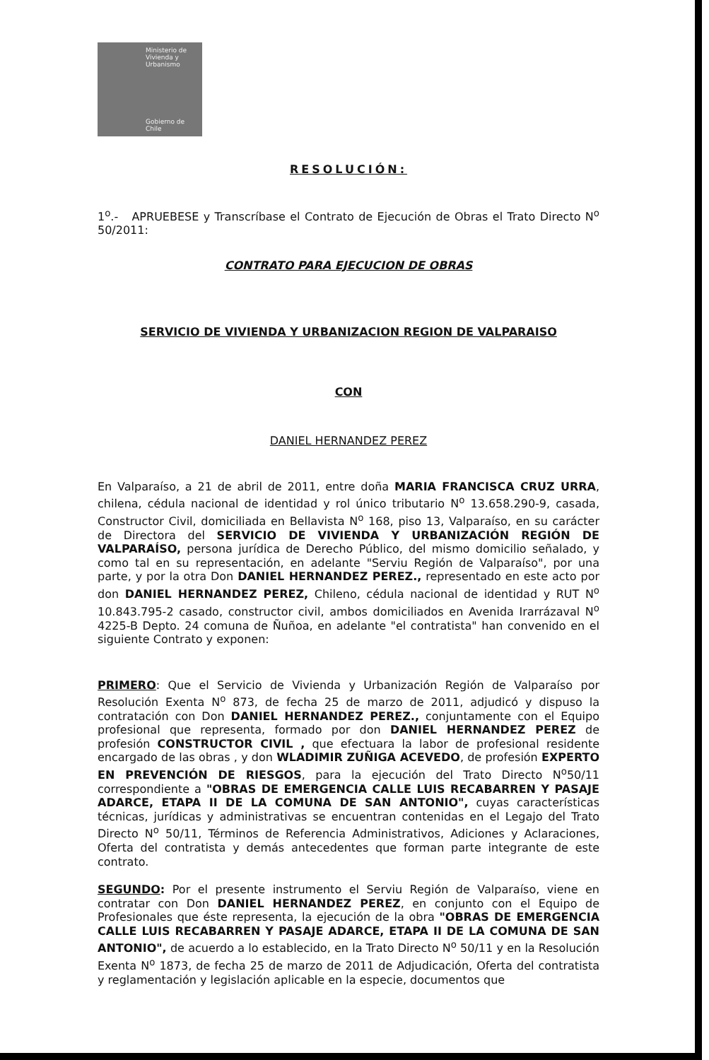Ministerio de Vivienda y Urbanismo
Gobierno de Chile
RESOLUCIÓN:
1<sup>o</sup>.- APRUEBESE y Transcríbase el Contrato de Ejecución de Obras el Trato Directo N<sup>o</sup> 50/2011:
CONTRATO PARA EJECUCION DE OBRAS
SERVICIO DE VIVIENDA Y URBANIZACION REGION DE VALPARAISO
CON
DANIEL HERNANDEZ PEREZ
En Valparaíso, a 21 de abril de 2011, entre doña MARIA FRANCISCA CRUZ URRA, chilena, cédula nacional de identidad y rol único tributario N<sup>o</sup> 13.658.290-9, casada, Constructor Civil, domiciliada en Bellavista N<sup>o</sup> 168, piso 13, Valparaíso, en su carácter de Directora del SERVICIO DE VIVIENDA Y URBANIZACIÓN REGIÓN DE VALPARAÍSO, persona jurídica de Derecho Público, del mismo domicilio señalado, y como tal en su representación, en adelante "Serviu Región de Valparaíso", por una parte, y por la otra Don DANIEL HERNANDEZ PEREZ., representado en este acto por don DANIEL HERNANDEZ PEREZ, Chileno, cédula nacional de identidad y RUT N<sup>o</sup> 10.843.795-2 casado, constructor civil, ambos domiciliados en Avenida Irarrázaval N<sup>o</sup> 4225-B Depto. 24 comuna de Ñuñoa, en adelante "el contratista" han convenido en el siguiente Contrato y exponen:
PRIMERO: Que el Servicio de Vivienda y Urbanización Región de Valparaíso por Resolución Exenta N<sup>o</sup> 873, de fecha 25 de marzo de 2011, adjudicó y dispuso la contratación con Don DANIEL HERNANDEZ PEREZ., conjuntamente con el Equipo profesional que representa, formado por don DANIEL HERNANDEZ PEREZ de profesión CONSTRUCTOR CIVIL , que efectuara la labor de profesional residente encargado de las obras , y don WLADIMIR ZUÑIGA ACEVEDO, de profesión EXPERTO EN PREVENCIÓN DE RIESGOS, para la ejecución del Trato Directo N<sup>o</sup>50/11 correspondiente a "OBRAS DE EMERGENCIA CALLE LUIS RECABARREN Y PASAJE ADARCE, ETAPA II DE LA COMUNA DE SAN ANTONIO", cuyas características técnicas, jurídicas y administrativas se encuentran contenidas en el Legajo del Trato Directo N<sup>o</sup> 50/11, Términos de Referencia Administrativos, Adiciones y Aclaraciones, Oferta del contratista y demás antecedentes que forman parte integrante de este contrato.
SEGUNDO: Por el presente instrumento el Serviu Región de Valparaíso, viene en contratar con Don DANIEL HERNANDEZ PEREZ, en conjunto con el Equipo de Profesionales que éste representa, la ejecución de la obra "OBRAS DE EMERGENCIA CALLE LUIS RECABARREN Y PASAJE ADARCE, ETAPA II DE LA COMUNA DE SAN ANTONIO", de acuerdo a lo establecido, en la Trato Directo N<sup>o</sup> 50/11 y en la Resolución Exenta N<sup>o</sup> 1873, de fecha 25 de marzo de 2011 de Adjudicación, Oferta del contratista y reglamentación y legislación aplicable en la especie, documentos que